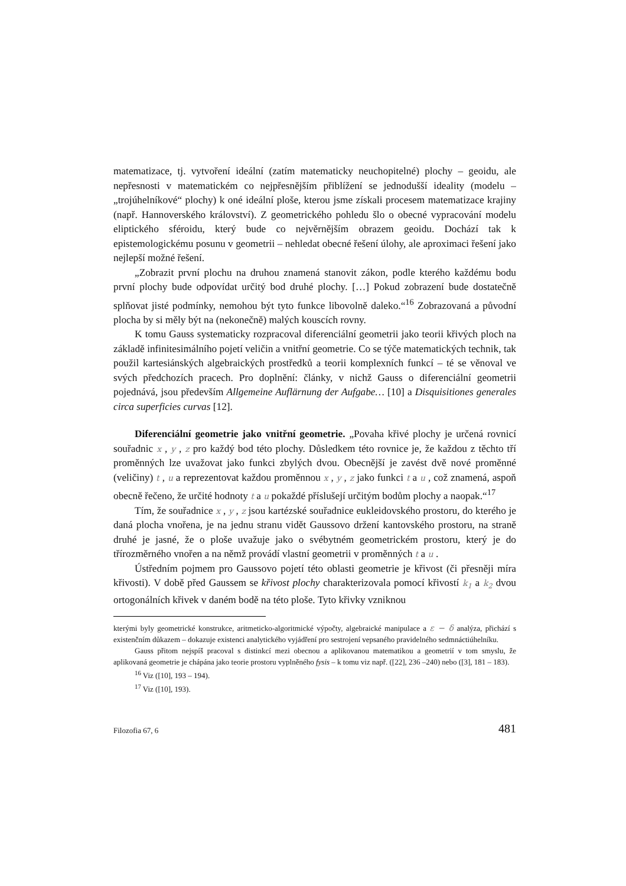matematizace, tj. vytvoření ideální (zatím matematicky neuchopitelné) plochy – geoidu, ale nepřesnosti v matematickém co nejpřesnějším přiblížení se jednodušší ideality (modelu – „trojúhelníkové“ plochy) k oné ideální ploše, kterou jsme získali procesem matematizace krajiny (např. Hannoverského království). Z geometrického pohledu šlo o obecné vypracování modelu eliptického sféroidu, který bude co nejvěrnějším obrazem geoidu. Dochází tak k epistemologickému posunu v geometrii – nehledat obecné řešení úlohy, ale aproximaci řešení jako nejlepší možné řešení.
„Zobrazit první plochu na druhou znamená stanovit zákon, podle kterého každému bodu první plochy bude odpovídat určitý bod druhé plochy. […] Pokud zobrazení bude dostatečně splňovat jisté podmínky, nemohou být tyto funkce libovolně daleko.“<sup>16</sup> Zobrazovaná a původní plocha by si měly být na (nekonečně) malých kouscích rovny.
K tomu Gauss systematicky rozpracoval diferenciální geometrii jako teorii křivých ploch na základě infinitesimálního pojetí veličin a vnitřní geometrie. Co se týče matematických technik, tak použil kartesiánských algebraických prostředků a teorii komplexních funkcí – té se věnoval ve svých předchozích pracech. Pro doplnění: články, v nichž Gauss o diferenciální geometrii pojednává, jsou především Allgemeine Auflärnung der Aufgabe… [10] a Disquisitiones generales circa superficies curvas [12].
Diferenciální geometrie jako vnitřní geometrie. „Povaha křivé plochy je určená rovnicí souřadnic x , y , z pro každý bod této plochy. Důsledkem této rovnice je, že každou z těchto tří proměnných lze uvažovat jako funkci zbylých dvou. Obecnější je zavést dvě nové proměnné (veličiny) t , u a reprezentovat každou proměnnou x , y , z jako funkci t a u , což znamená, aspoň obecně řečeno, že určité hodnoty t a u pokaždé příslušejí určitým bodům plochy a naopak.“<sup>17</sup>
Tím, že souřadnice x , y , z jsou kartézské souřadnice eukleidovského prostoru, do kterého je daná plocha vnořena, je na jednu stranu vidět Gaussovo držení kantovského prostoru, na straně druhé je jasné, že o ploše uvažuje jako o svébytném geometrickém prostoru, který je do třírozměrného vnořen a na němž provádí vlastní geometrii v proměnných t a u .
Ústředním pojmem pro Gaussovo pojetí této oblasti geometrie je křivost (či přesněji míra křivosti). V době před Gaussem se křivost plochy charakterizovala pomocí křivostí k<sub>1</sub> a k<sub>2</sub> dvou ortogonálních křivek v daném bodě na této ploše. Tyto křivky vzniknou
kterými byly geometrické konstrukce, aritmeticko-algoritmické výpočty, algebraické manipulace a ε − δ analýza, přichází s existenčním důkazem – dokazuje existenci analytického vyjádření pro sestrojení vepsaného pravidelného sedmnáctiúhelníku.
Gauss přitom nejspíš pracoval s distinkcí mezi obecnou a aplikovanou matematikou a geometrií v tom smyslu, že aplikovaná geometrie je chápána jako teorie prostoru vyplněného fysis – k tomu viz např. ([22], 236 –240) nebo ([3], 181 – 183).
<sup>16</sup> Viz ([10], 193 – 194).
<sup>17</sup> Viz ([10], 193).
Filozofia 67, 6 481